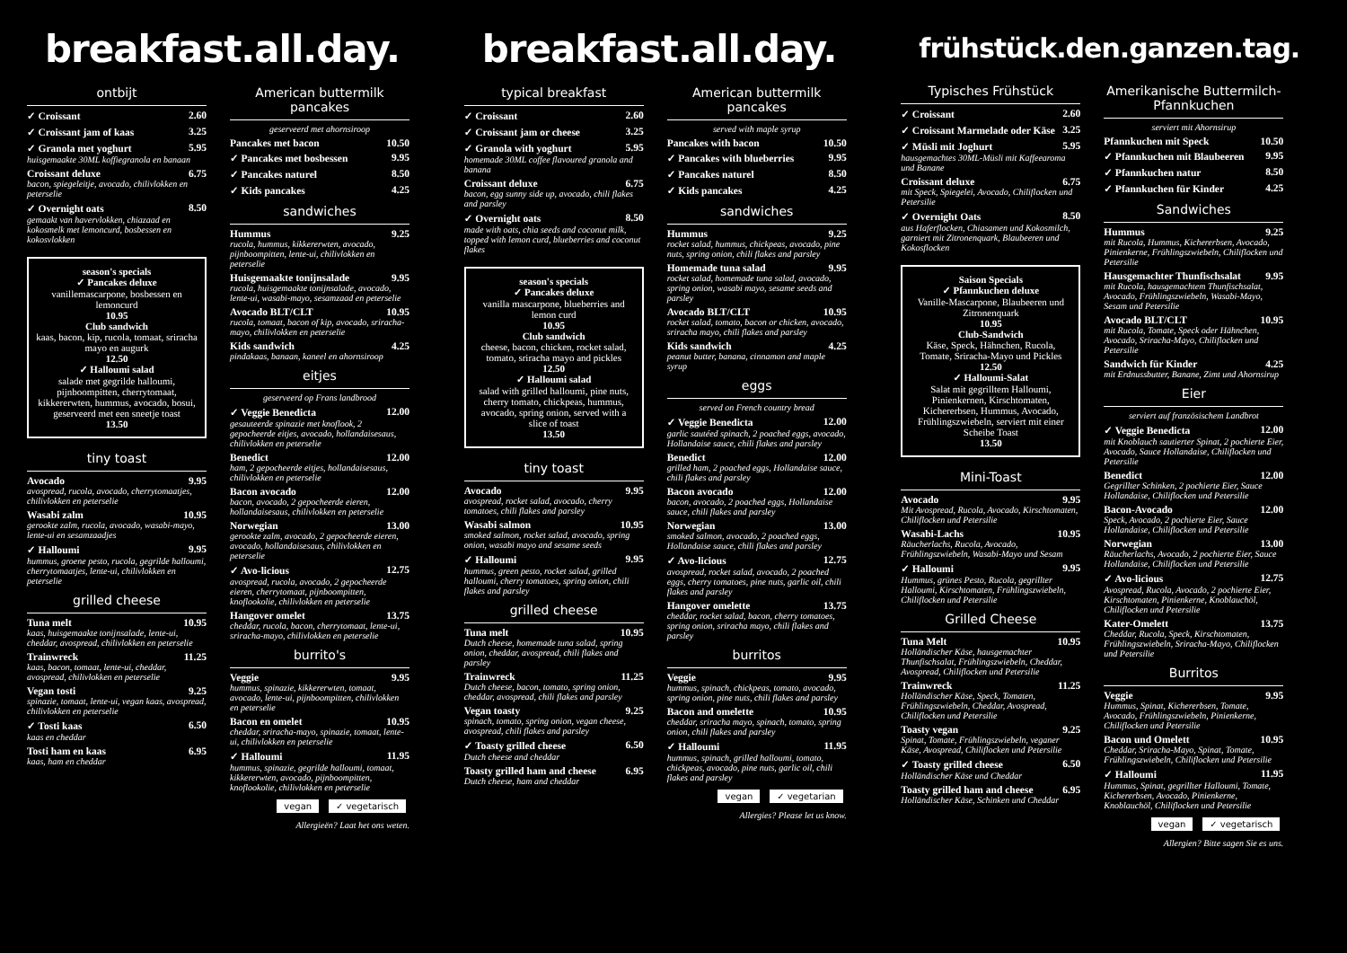breakfast.all.day.
ontbijt
✓ Croissant 2.60
✓ Croissant jam of kaas 3.25
✓ Granola met yoghurt 5.95
huisgemaakte 30ML koffiegranola en banaan
Croissant deluxe 6.75
bacon, spiegeleitje, avocado, chilivlokken en peterselie
✓ Overnight oats 8.50
gemaakt van havervlokken, chiazaad en kokosmelk met lemoncurd, bosbessen en kokosvlokken
season's specials
✓ Pancakes deluxe
vanillemascarpone, bosbessen en lemoncurd
10.95
Club sandwich
kaas, bacon, kip, rucola, tomaat, sriracha mayo en augurk
12.50
✓ Halloumi salad
salade met gegrilde halloumi, pijnboompitten, cherrytomaat, kikkererwten, hummus, avocado, bosui, geserveerd met een sneetje toast
13.50
tiny toast
Avocado 9.95
avospread, rucola, avocado, cherrytomaatjes, chilivlokken en peterselie
Wasabi zalm 10.95
gerookte zalm, rucola, avocado, wasabi-mayo, lente-ui en sesamzaadjes
✓ Halloumi 9.95
hummus, groene pesto, rucola, gegrilde halloumi, cherrytomaatjes, lente-ui, chilivlokken en peterselie
grilled cheese
Tuna melt 10.95
kaas, huisgemaakte tonijnsalade, lente-ui, cheddar, avospread, chilivlokken en peterselie
Trainwreck 11.25
kaas, bacon, tomaat, lente-ui, cheddar, avospread, chilivlokken en peterselie
Vegan tosti 9.25
spinazie, tomaat, lente-ui, vegan kaas, avospread, chilivlokken en peterselie
✓ Tosti kaas 6.50
kaas en cheddar
Tosti ham en kaas 6.95
kaas, ham en cheddar
American buttermilk pancakes
geserveerd met ahornsiroop
Pancakes met bacon 10.50
✓ Pancakes met bosbessen 9.95
✓ Pancakes naturel 8.50
✓ Kids pancakes 4.25
sandwiches
Hummus 9.25
rucola, hummus, kikkererwten, avocado, pijnboompitten, lente-ui, chilivlokken en peterselie
Huisgemaakte tonijnsalade 9.95
rucola, huisgemaakte tonijnsalade, avocado, lente-ui, wasabi-mayo, sesamzaad en peterselie
Avocado BLT/CLT 10.95
rucola, tomaat, bacon of kip, avocado, sriracha-mayo, chilivlokken en peterselie
Kids sandwich 4.25
pindakaas, banaan, kaneel en ahornsiroop
eitjes
geserveerd op Frans landbrood
✓ Veggie Benedicta 12.00
gesauteerde spinazie met knoflook, 2 gepocheerde eitjes, avocado, hollandaisesaus, chilivlokken en peterselie
Benedict 12.00
ham, 2 gepocheerde eitjes, hollandaisesaus, chilivlokken en peterselie
Bacon avocado 12.00
bacon, avocado, 2 gepocheerde eieren, hollandaisesaus, chilivlokken en peterselie
Norwegian 13.00
gerookte zalm, avocado, 2 gepocheerde eieren, avocado, hollandaisesaus, chilivlokken en peterselie
✓ Avo-licious 12.75
avospread, rucola, avocado, 2 gepocheerde eieren, cherrytomaat, pijnboompitten, knoflookolie, chilivlokken en peterselie
Hangover omelet 13.75
cheddar, rucola, bacon, cherrytomaat, lente-ui, sriracha-mayo, chilivlokken en peterselie
burrito's
Veggie 9.95
hummus, spinazie, kikkererwten, tomaat, avocado, lente-ui, pijnboompitten, chilivlokken en peterselie
Bacon en omelet 10.95
cheddar, sriracha-mayo, spinazie, tomaat, lente-ui, chilivlokken en peterselie
✓ Halloumi 11.95
hummus, spinazie, gegrilde halloumi, tomaat, kikkererwten, avocado, pijnboompitten, knoflookolie, chilivlokken en peterselie
vegan ✓ vegetarisch
Allergieën? Laat het ons weten.
breakfast.all.day.
typical breakfast
✓ Croissant 2.60
✓ Croissant jam or cheese 3.25
✓ Granola with yoghurt 5.95
homemade 30ML coffee flavoured granola and banana
Croissant deluxe 6.75
bacon, egg sunny side up, avocado, chili flakes and parsley
✓ Overnight oats 8.50
made with oats, chia seeds and coconut milk, topped with lemon curd, blueberries and coconut flakes
season's specials
✓ Pancakes deluxe
vanilla mascarpone, blueberries and lemon curd
10.95
Club sandwich
cheese, bacon, chicken, rocket salad, tomato, sriracha mayo and pickles
12.50
✓ Halloumi salad
salad with grilled halloumi, pine nuts, cherry tomato, chickpeas, hummus, avocado, spring onion, served with a slice of toast
13.50
tiny toast
Avocado 9.95
avospread, rocket salad, avocado, cherry tomatoes, chili flakes and parsley
Wasabi salmon 10.95
smoked salmon, rocket salad, avocado, spring onion, wasabi mayo and sesame seeds
✓ Halloumi 9.95
hummus, green pesto, rocket salad, grilled halloumi, cherry tomatoes, spring onion, chili flakes and parsley
grilled cheese
Tuna melt 10.95
Dutch cheese, homemade tuna salad, spring onion, cheddar, avospread, chili flakes and parsley
Trainwreck 11.25
Dutch cheese, bacon, tomato, spring onion, cheddar, avospread, chili flakes and parsley
Vegan toasty 9.25
spinach, tomato, spring onion, vegan cheese, avospread, chili flakes and parsley
✓ Toasty grilled cheese 6.50
Dutch cheese and cheddar
Toasty grilled ham and cheese 6.95
Dutch cheese, ham and cheddar
American buttermilk pancakes
served with maple syrup
Pancakes with bacon 10.50
✓ Pancakes with blueberries 9.95
✓ Pancakes naturel 8.50
✓ Kids pancakes 4.25
sandwiches
Hummus 9.25
rocket salad, hummus, chickpeas, avocado, pine nuts, spring onion, chili flakes and parsley
Homemade tuna salad 9.95
rocket salad, homemade tuna salad, avocado, spring onion, wasabi mayo, sesame seeds and parsley
Avocado BLT/CLT 10.95
rocket salad, tomato, bacon or chicken, avocado, sriracha mayo, chili flakes and parsley
Kids sandwich 4.25
peanut butter, banana, cinnamon and maple syrup
eggs
served on French country bread
✓ Veggie Benedicta 12.00
garlic sautéed spinach, 2 poached eggs, avocado, Hollandaise sauce, chili flakes and parsley
Benedict 12.00
grilled ham, 2 poached eggs, Hollandaise sauce, chili flakes and parsley
Bacon avocado 12.00
bacon, avocado, 2 poached eggs, Hollandaise sauce, chili flakes and parsley
Norwegian 13.00
smoked salmon, avocado, 2 poached eggs, Hollandaise sauce, chili flakes and parsley
✓ Avo-licious 12.75
avospread, rocket salad, avocado, 2 poached eggs, cherry tomatoes, pine nuts, garlic oil, chili flakes and parsley
Hangover omelette 13.75
cheddar, rocket salad, bacon, cherry tomatoes, spring onion, sriracha mayo, chili flakes and parsley
burritos
Veggie 9.95
hummus, spinach, chickpeas, tomato, avocado, spring onion, pine nuts, chili flakes and parsley
Bacon and omelette 10.95
cheddar, sriracha mayo, spinach, tomato, spring onion, chili flakes and parsley
✓ Halloumi 11.95
hummus, spinach, grilled halloumi, tomato, chickpeas, avocado, pine nuts, garlic oil, chili flakes and parsley
vegan ✓ vegetarian
Allergies? Please let us know.
frühstück.den.ganzen.tag.
Typisches Frühstück
✓ Croissant 2.60
✓ Croissant Marmelade oder Käse 3.25
✓ Müsli mit Joghurt 5.95
hausgemachtes 30ML-Müsli mit Kaffeearoma und Banane
Croissant deluxe 6.75
mit Speck, Spiegelei, Avocado, Chiliflocken und Petersilie
✓ Overnight Oats 8.50
aus Haferflocken, Chiasamen und Kokosmilch, garniert mit Zitronenquark, Blaubeeren und Kokosflocken
Saison Specials
✓ Pfannkuchen deluxe
Vanille-Mascarpone, Blaubeeren und Zitronenquark
10.95
Club-Sandwich
Käse, Speck, Hähnchen, Rucola, Tomate, Sriracha-Mayo und Pickles
12.50
✓ Halloumi-Salat
Salat mit gegrilltem Halloumi, Pinienkernen, Kirschtomaten, Kichererbsen, Hummus, Avocado, Frühlingszwiebeln, serviert mit einer Scheibe Toast
13.50
Mini-Toast
Avocado 9.95
Mit Avospread, Rucola, Avocado, Kirschtomaten, Chiliflocken und Petersilie
Wasabi-Lachs 10.95
Räucherlachs, Rucola, Avocado, Frühlingszwiebeln, Wasabi-Mayo und Sesam
✓ Halloumi 9.95
Hummus, grünes Pesto, Rucola, gegrillter Halloumi, Kirschtomaten, Frühlingszwiebeln, Chiliflocken und Petersilie
Grilled Cheese
Tuna Melt 10.95
Holländischer Käse, hausgemachter Thunfischsalat, Frühlingszwiebeln, Cheddar, Avospread, Chiliflocken und Petersilie
Trainwreck 11.25
Holländischer Käse, Speck, Tomaten, Frühlingszwiebeln, Cheddar, Avospread, Chiliflocken und Petersilie
Toasty vegan 9.25
Spinat, Tomate, Frühlingszwiebeln, veganer Käse, Avospread, Chiliflocken und Petersilie
✓ Toasty grilled cheese 6.50
Holländischer Käse und Cheddar
Toasty grilled ham and cheese 6.95
Holländischer Käse, Schinken und Cheddar
Amerikanische Buttermilch-Pfannkuchen
serviert mit Ahornsirup
Pfannkuchen mit Speck 10.50
✓ Pfannkuchen mit Blaubeeren 9.95
✓ Pfannkuchen natur 8.50
✓ Pfannkuchen für Kinder 4.25
Sandwiches
Hummus 9.25
mit Rucola, Hummus, Kichererbsen, Avocado, Pinienkerne, Frühlingszwiebeln, Chiliflocken und Petersilie
Hausgemachter Thunfischsalat 9.95
mit Rucola, hausgemachtem Thunfischsalat, Avocado, Frühlingszwiebeln, Wasabi-Mayo, Sesam und Petersilie
Avocado BLT/CLT 10.95
mit Rucola, Tomate, Speck oder Hähnchen, Avocado, Sriracha-Mayo, Chiliflocken und Petersilie
Sandwich für Kinder 4.25
mit Erdnussbutter, Banane, Zimt und Ahornsirup
Eier
serviert auf französischem Landbrot
✓ Veggie Benedicta 12.00
mit Knoblauch sautierter Spinat, 2 pochierte Eier, Avocado, Sauce Hollandaise, Chiliflocken und Petersilie
Benedict 12.00
Gegrillter Schinken, 2 pochierte Eier, Sauce Hollandaise, Chiliflocken und Petersilie
Bacon-Avocado 12.00
Speck, Avocado, 2 pochierte Eier, Sauce Hollandaise, Chiliflocken und Petersilie
Norwegian 13.00
Räucherlachs, Avocado, 2 pochierte Eier, Sauce Hollandaise, Chiliflocken und Petersilie
✓ Avo-licious 12.75
Avospread, Rucola, Avocado, 2 pochierte Eier, Kirschtomaten, Pinienkerne, Knoblauchöl, Chiliflocken und Petersilie
Kater-Omelett 13.75
Cheddar, Rucola, Speck, Kirschtomaten, Frühlingszwiebeln, Sriracha-Mayo, Chiliflocken und Petersilie
Burritos
Veggie 9.95
Hummus, Spinat, Kichererbsen, Tomate, Avocado, Frühlingszwiebeln, Pinienkerne, Chiliflocken und Petersilie
Bacon und Omelett 10.95
Cheddar, Sriracha-Mayo, Spinat, Tomate, Frühlingszwiebeln, Chiliflocken und Petersilie
✓ Halloumi 11.95
Hummus, Spinat, gegrillter Halloumi, Tomate, Kichererbsen, Avocado, Pinienkerne, Knoblauchöl, Chiliflocken und Petersilie
vegan ✓ vegetarisch
Allergien? Bitte sagen Sie es uns.